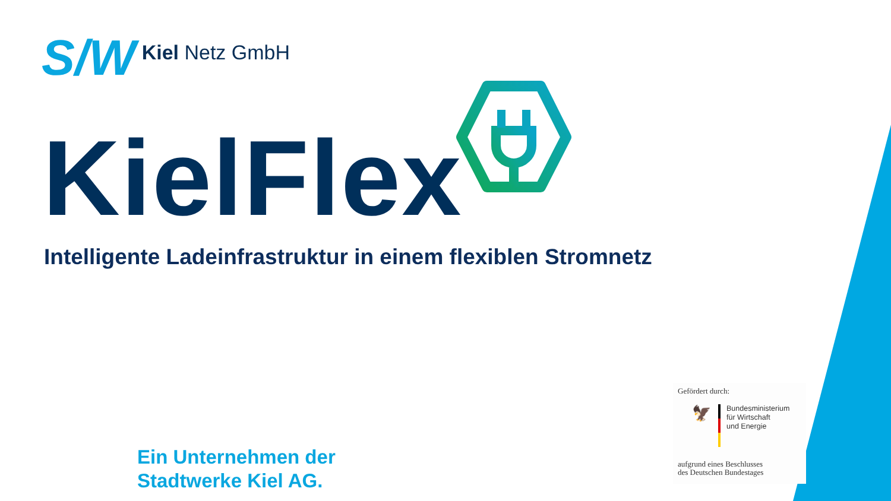S/W
Kiel Netz GmbH
KielFlex
Intelligente Ladeinfrastruktur in einem flexiblen Stromnetz
Ein Unternehmen der
Stadtwerke Kiel AG.
Gefördert durch:
🦅
Bundesministerium
für Wirtschaft
und Energie
aufgrund eines Beschlusses
des Deutschen Bundestages